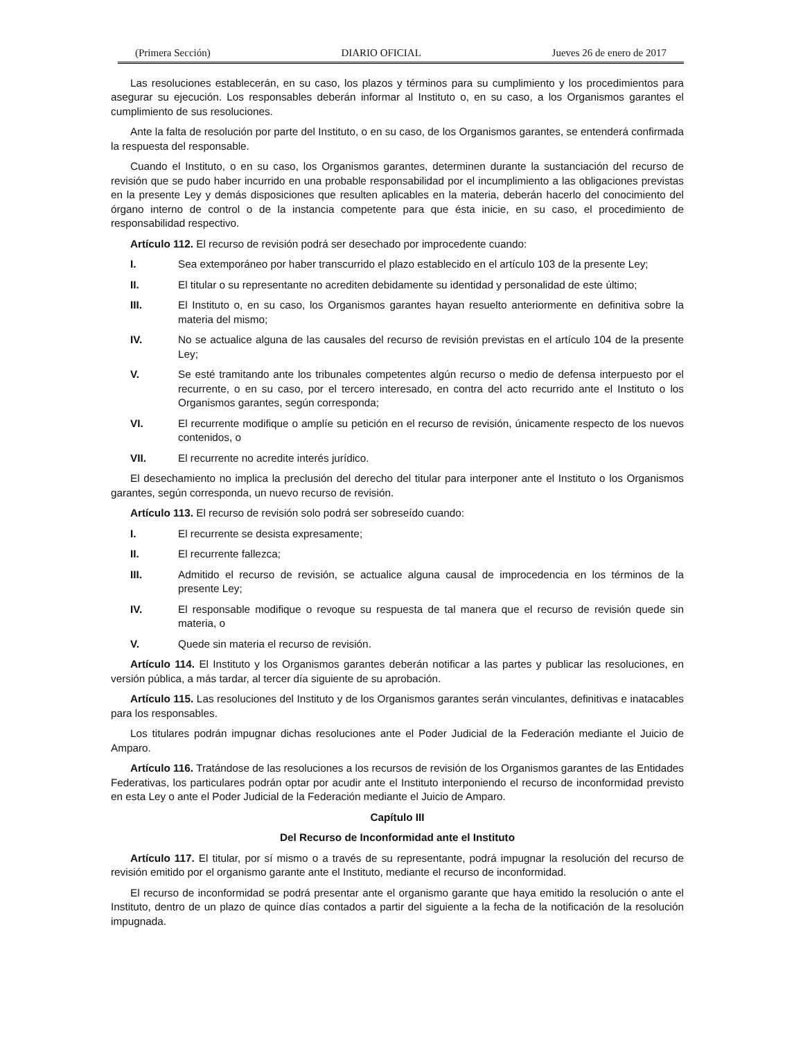(Primera Sección) DIARIO OFICIAL Jueves 26 de enero de 2017
Las resoluciones establecerán, en su caso, los plazos y términos para su cumplimiento y los procedimientos para asegurar su ejecución. Los responsables deberán informar al Instituto o, en su caso, a los Organismos garantes el cumplimiento de sus resoluciones.
Ante la falta de resolución por parte del Instituto, o en su caso, de los Organismos garantes, se entenderá confirmada la respuesta del responsable.
Cuando el Instituto, o en su caso, los Organismos garantes, determinen durante la sustanciación del recurso de revisión que se pudo haber incurrido en una probable responsabilidad por el incumplimiento a las obligaciones previstas en la presente Ley y demás disposiciones que resulten aplicables en la materia, deberán hacerlo del conocimiento del órgano interno de control o de la instancia competente para que ésta inicie, en su caso, el procedimiento de responsabilidad respectivo.
Artículo 112. El recurso de revisión podrá ser desechado por improcedente cuando:
I. Sea extemporáneo por haber transcurrido el plazo establecido en el artículo 103 de la presente Ley;
II. El titular o su representante no acrediten debidamente su identidad y personalidad de este último;
III. El Instituto o, en su caso, los Organismos garantes hayan resuelto anteriormente en definitiva sobre la materia del mismo;
IV. No se actualice alguna de las causales del recurso de revisión previstas en el artículo 104 de la presente Ley;
V. Se esté tramitando ante los tribunales competentes algún recurso o medio de defensa interpuesto por el recurrente, o en su caso, por el tercero interesado, en contra del acto recurrido ante el Instituto o los Organismos garantes, según corresponda;
VI. El recurrente modifique o amplíe su petición en el recurso de revisión, únicamente respecto de los nuevos contenidos, o
VII. El recurrente no acredite interés jurídico.
El desechamiento no implica la preclusión del derecho del titular para interponer ante el Instituto o los Organismos garantes, según corresponda, un nuevo recurso de revisión.
Artículo 113. El recurso de revisión solo podrá ser sobreseído cuando:
I. El recurrente se desista expresamente;
II. El recurrente fallezca;
III. Admitido el recurso de revisión, se actualice alguna causal de improcedencia en los términos de la presente Ley;
IV. El responsable modifique o revoque su respuesta de tal manera que el recurso de revisión quede sin materia, o
V. Quede sin materia el recurso de revisión.
Artículo 114. El Instituto y los Organismos garantes deberán notificar a las partes y publicar las resoluciones, en versión pública, a más tardar, al tercer día siguiente de su aprobación.
Artículo 115. Las resoluciones del Instituto y de los Organismos garantes serán vinculantes, definitivas e inatacables para los responsables.
Los titulares podrán impugnar dichas resoluciones ante el Poder Judicial de la Federación mediante el Juicio de Amparo.
Artículo 116. Tratándose de las resoluciones a los recursos de revisión de los Organismos garantes de las Entidades Federativas, los particulares podrán optar por acudir ante el Instituto interponiendo el recurso de inconformidad previsto en esta Ley o ante el Poder Judicial de la Federación mediante el Juicio de Amparo.
Capítulo III
Del Recurso de Inconformidad ante el Instituto
Artículo 117. El titular, por sí mismo o a través de su representante, podrá impugnar la resolución del recurso de revisión emitido por el organismo garante ante el Instituto, mediante el recurso de inconformidad.
El recurso de inconformidad se podrá presentar ante el organismo garante que haya emitido la resolución o ante el Instituto, dentro de un plazo de quince días contados a partir del siguiente a la fecha de la notificación de la resolución impugnada.